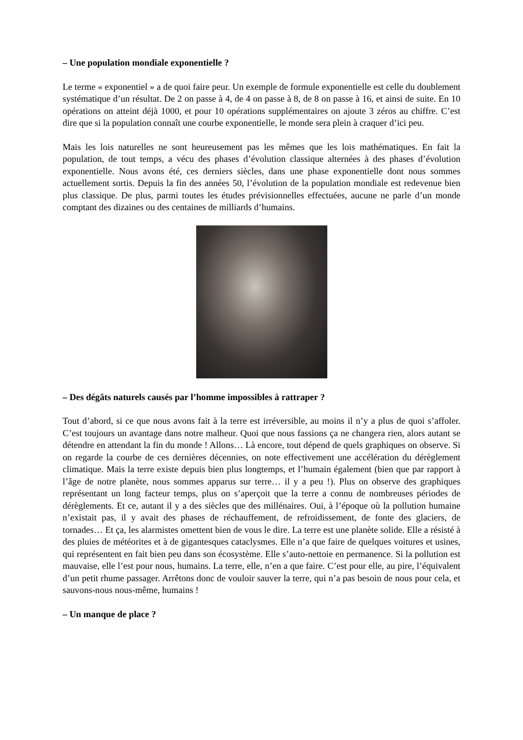– Une population mondiale exponentielle ?
Le terme « exponentiel » a de quoi faire peur. Un exemple de formule exponentielle est celle du doublement systématique d’un résultat. De 2 on passe à 4, de 4 on passe à 8, de 8 on passe à 16, et ainsi de suite. En 10 opérations on atteint déjà 1000, et pour 10 opérations supplémentaires on ajoute 3 zéros au chiffre. C’est dire que si la population connaît une courbe exponentielle, le monde sera plein à craquer d’ici peu.
Mais les lois naturelles ne sont heureusement pas les mêmes que les lois mathématiques. En fait la population, de tout temps, a vécu des phases d’évolution classique alternées à des phases d’évolution exponentielle. Nous avons été, ces derniers siècles, dans une phase exponentielle dont nous sommes actuellement sortis. Depuis la fin des années 50, l’évolution de la population mondiale est redevenue bien plus classique. De plus, parmi toutes les études prévisionnelles effectuées, aucune ne parle d’un monde comptant des dizaines ou des centaines de milliards d’humains.
– Des dégâts naturels causés par l’homme impossibles à rattraper ?
Tout d’abord, si ce que nous avons fait à la terre est irréversible, au moins il n’y a plus de quoi s’affoler. C’est toujours un avantage dans notre malheur. Quoi que nous fassions ça ne changera rien, alors autant se détendre en attendant la fin du monde ! Allons… Là encore, tout dépend de quels graphiques on observe. Si on regarde la courbe de ces dernières décennies, on note effectivement une accélération du dérèglement climatique. Mais la terre existe depuis bien plus longtemps, et l’humain également (bien que par rapport à l’âge de notre planète, nous sommes apparus sur terre… il y a peu !). Plus on observe des graphiques représentant un long facteur temps, plus on s’aperçoit que la terre a connu de nombreuses périodes de dérèglements. Et ce, autant il y a des siècles que des millénaires. Oui, à l’époque où la pollution humaine n’existait pas, il y avait des phases de réchauffement, de refroidissement, de fonte des glaciers, de tornades… Et ça, les alarmistes omettent bien de vous le dire. La terre est une planète solide. Elle a résisté à des pluies de météorites et à de gigantesques cataclysmes. Elle n’a que faire de quelques voitures et usines, qui représentent en fait bien peu dans son écosystème. Elle s’auto-nettoie en permanence. Si la pollution est mauvaise, elle l’est pour nous, humains. La terre, elle, n’en a que faire. C’est pour elle, au pire, l’équivalent d’un petit rhume passager. Arrêtons donc de vouloir sauver la terre, qui n’a pas besoin de nous pour cela, et sauvons-nous nous-même, humains !
– Un manque de place ?